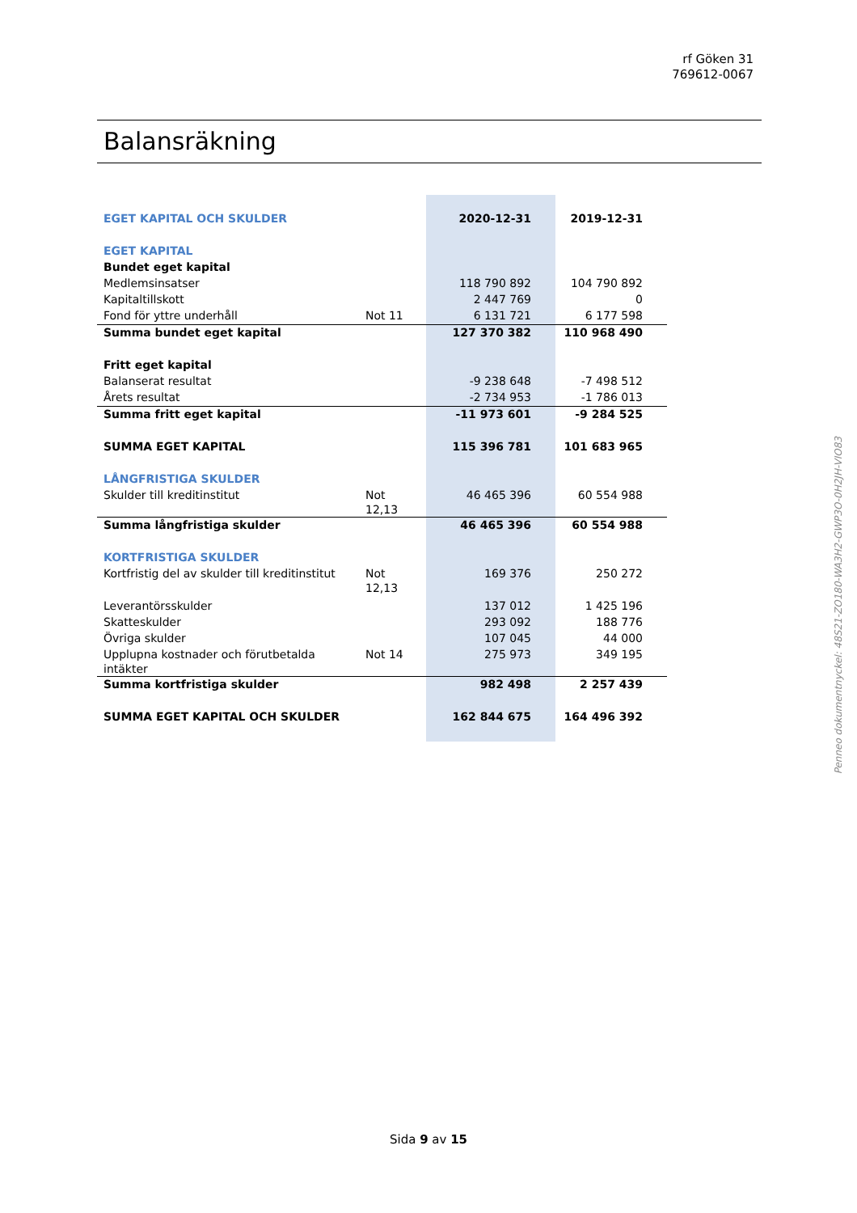rf Göken 31
769612-0067
Balansräkning
| EGET KAPITAL OCH SKULDER | | 2020-12-31 | 2019-12-31 |
| EGET KAPITAL | | | |
| Bundet eget kapital | | | |
| Medlemsinsatser | | 118 790 892 | 104 790 892 |
| Kapitaltillskott | | 2 447 769 | 0 |
| Fond för yttre underhåll | Not 11 | 6 131 721 | 6 177 598 |
| Summa bundet eget kapital | | 127 370 382 | 110 968 490 |
| Fritt eget kapital | | | |
| Balanserat resultat | | -9 238 648 | -7 498 512 |
| Årets resultat | | -2 734 953 | -1 786 013 |
| Summa fritt eget kapital | | -11 973 601 | -9 284 525 |
| SUMMA EGET KAPITAL | | 115 396 781 | 101 683 965 |
| LÅNGFRISTIGA SKULDER | | | |
| Skulder till kreditinstitut | Not 12,13 | 46 465 396 | 60 554 988 |
| Summa långfristiga skulder | | 46 465 396 | 60 554 988 |
| KORTFRISTIGA SKULDER | | | |
| Kortfristig del av skulder till kreditinstitut | Not 12,13 | 169 376 | 250 272 |
| Leverantörsskulder | | 137 012 | 1 425 196 |
| Skatteskulder | | 293 092 | 188 776 |
| Övriga skulder | | 107 045 | 44 000 |
| Upplupna kostnader och förutbetalda intäkter | Not 14 | 275 973 | 349 195 |
| Summa kortfristiga skulder | | 982 498 | 2 257 439 |
| SUMMA EGET KAPITAL OCH SKULDER | | 162 844 675 | 164 496 392 |
Penneo dokumentnyckel: 48S21-ZO180-WA3H2-GWP3O-0H2JH-VIO83
Sida 9 av 15